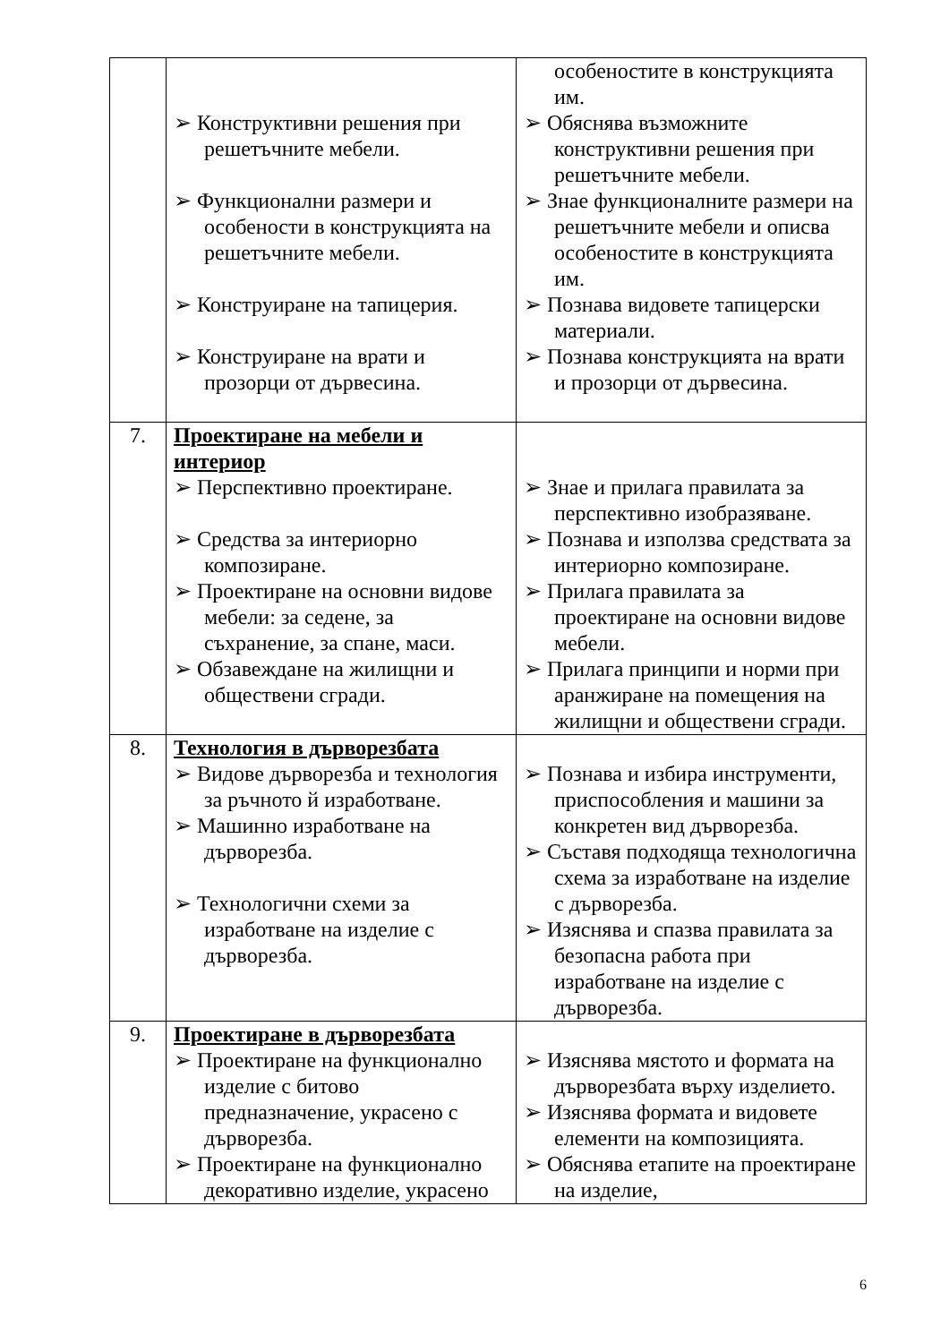| | ➢ Конструктивни решения при решетъчните мебели. ➢ Функционални размери и особености в конструкцията на решетъчните мебели. ➢ Конструиране на тапицерия. ➢ Конструиране на врати и прозорци от дървесина. | особеностите в конструкцията им. ➢ Обяснява възможните конструктивни решения при решетъчните мебели. ➢ Знае функционалните размери на решетъчните мебели и описва особеностите в конструкцията им. ➢ Познава видовете тапицерски материали. ➢ Познава конструкцията на врати и прозорци от дървесина. |
| 7. | Проектиране на мебели и интериор ➢ Перспективно проектиране. ➢ Средства за интериорно композиране. ➢ Проектиране на основни видове мебели: за седене, за съхранение, за спане, маси. ➢ Обзавеждане на жилищни и обществени сгради. | ➢ Знае и прилага правилата за перспективно изобразяване. ➢ Познава и използва средствата за интериорно композиране. ➢ Прилага правилата за проектиране на основни видове мебели. ➢ Прилага принципи и норми при аранжиране на помещения на жилищни и обществени сгради. |
| 8. | Технология в дърворезбата ➢ Видове дърворезба и технология за ръчното й изработване. ➢ Машинно изработване на дърворезба. ➢ Технологични схеми за изработване на изделие с дърворезба. | ➢ Познава и избира инструменти, приспособления и машини за конкретен вид дърворезба. ➢ Съставя подходяща технологична схема за изработване на изделие с дърворезба. ➢ Изяснява и спазва правилата за безопасна работа при изработване на изделие с дърворезба. |
| 9. | Проектиране в дърворезбата ➢ Проектиране на функционално изделие с битово предназначение, украсено с дърворезба. ➢ Проектиране на функционално декоративно изделие, украсено | ➢ Изяснява мястото и формата на дърворезбата върху изделието. ➢ Изяснява формата и видовете елементи на композицията. ➢ Обяснява етапите на проектиране на изделие, |
6